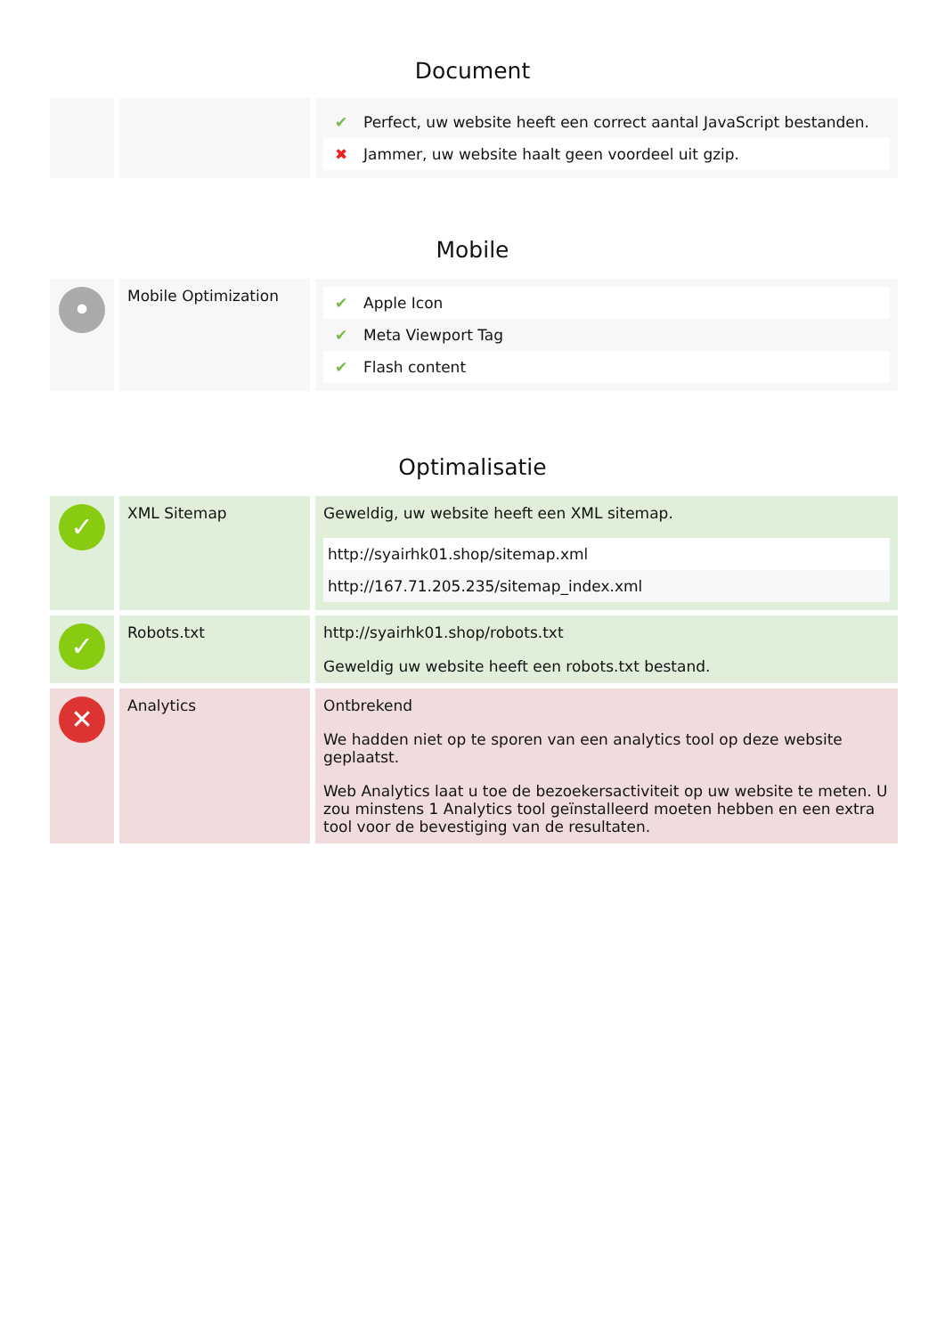Document
| | | / ✔ / Perfect, uw website heeft een correct aantal JavaScript bestanden. / / ✖ / Jammer, uw website haalt geen voordeel uit gzip. / |
Mobile
| • | Mobile Optimization | / ✔ / Apple Icon / / ✔ / Meta Viewport Tag / / ✔ / Flash content / |
Optimalisatie
| ✓ | XML Sitemap | Geweldig, uw website heeft een XML sitemap. / http://syairhk01.shop/sitemap.xml / / http://167.71.205.235/sitemap_index.xml / |
| ✓ | Robots.txt | http://syairhk01.shop/robots.txt Geweldig uw website heeft een robots.txt bestand. |
| ✕ | Analytics | Ontbrekend We hadden niet op te sporen van een analytics tool op deze website geplaatst. Web Analytics laat u toe de bezoekersactiviteit op uw website te meten. U zou minstens 1 Analytics tool geïnstalleerd moeten hebben en een extra tool voor de bevestiging van de resultaten. |